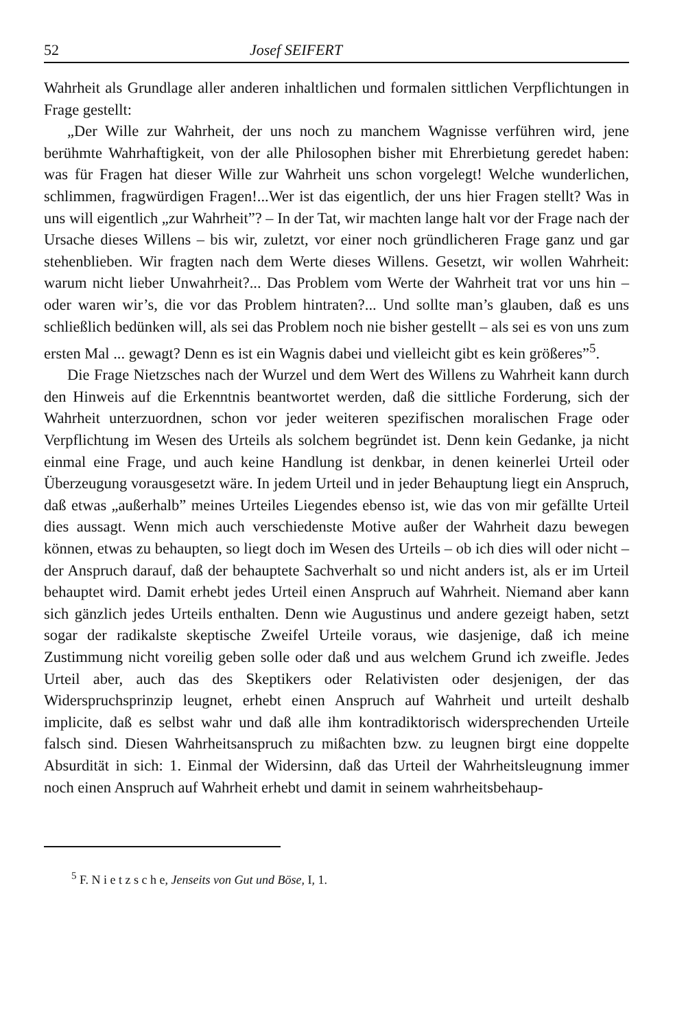52 Josef SEIFERT
Wahrheit als Grundlage aller anderen inhaltlichen und formalen sittlichen Verpflichtungen in Frage gestellt:
„Der Wille zur Wahrheit, der uns noch zu manchem Wagnisse verführen wird, jene berühmte Wahrhaftigkeit, von der alle Philosophen bisher mit Ehrerbietung geredet haben: was für Fragen hat dieser Wille zur Wahrheit uns schon vorgelegt! Welche wunderlichen, schlimmen, fragwürdigen Fragen!...Wer ist das eigentlich, der uns hier Fragen stellt? Was in uns will eigentlich „zur Wahrheit”? – In der Tat, wir machten lange halt vor der Frage nach der Ursache dieses Willens – bis wir, zuletzt, vor einer noch gründlicheren Frage ganz und gar stehenblieben. Wir fragten nach dem Werte dieses Willens. Gesetzt, wir wollen Wahrheit: warum nicht lieber Unwahrheit?... Das Problem vom Werte der Wahrheit trat vor uns hin – oder waren wir’s, die vor das Problem hintraten?... Und sollte man’s glauben, daß es uns schließlich bedünken will, als sei das Problem noch nie bisher gestellt – als sei es von uns zum ersten Mal ... gewagt? Denn es ist ein Wagnis dabei und vielleicht gibt es kein größeres”<sup>5</sup>.
Die Frage Nietzsches nach der Wurzel und dem Wert des Willens zu Wahrheit kann durch den Hinweis auf die Erkenntnis beantwortet werden, daß die sittliche Forderung, sich der Wahrheit unterzuordnen, schon vor jeder weiteren spezifischen moralischen Frage oder Verpflichtung im Wesen des Urteils als solchem begründet ist. Denn kein Gedanke, ja nicht einmal eine Frage, und auch keine Handlung ist denkbar, in denen keinerlei Urteil oder Überzeugung vorausgesetzt wäre. In jedem Urteil und in jeder Behauptung liegt ein Anspruch, daß etwas „außerhalb” meines Urteiles Liegendes ebenso ist, wie das von mir gefällte Urteil dies aussagt. Wenn mich auch verschiedenste Motive außer der Wahrheit dazu bewegen können, etwas zu behaupten, so liegt doch im Wesen des Urteils – ob ich dies will oder nicht – der Anspruch darauf, daß der behauptete Sachverhalt so und nicht anders ist, als er im Urteil behauptet wird. Damit erhebt jedes Urteil einen Anspruch auf Wahrheit. Niemand aber kann sich gänzlich jedes Urteils enthalten. Denn wie Augustinus und andere gezeigt haben, setzt sogar der radikalste skeptische Zweifel Urteile voraus, wie dasjenige, daß ich meine Zustimmung nicht voreilig geben solle oder daß und aus welchem Grund ich zweifle. Jedes Urteil aber, auch das des Skeptikers oder Relativisten oder desjenigen, der das Widerspruchsprinzip leugnet, erhebt einen Anspruch auf Wahrheit und urteilt deshalb implicite, daß es selbst wahr und daß alle ihm kontradiktorisch widersprechenden Urteile falsch sind. Diesen Wahrheitsanspruch zu mißachten bzw. zu leugnen birgt eine doppelte Absurdität in sich: 1. Einmal der Widersinn, daß das Urteil der Wahrheitsleugnung immer noch einen Anspruch auf Wahrheit erhebt und damit in seinem wahrheitsbehaup-
<sup>5</sup> F. N i e t z s c h e, Jenseits von Gut und Böse, I, 1.